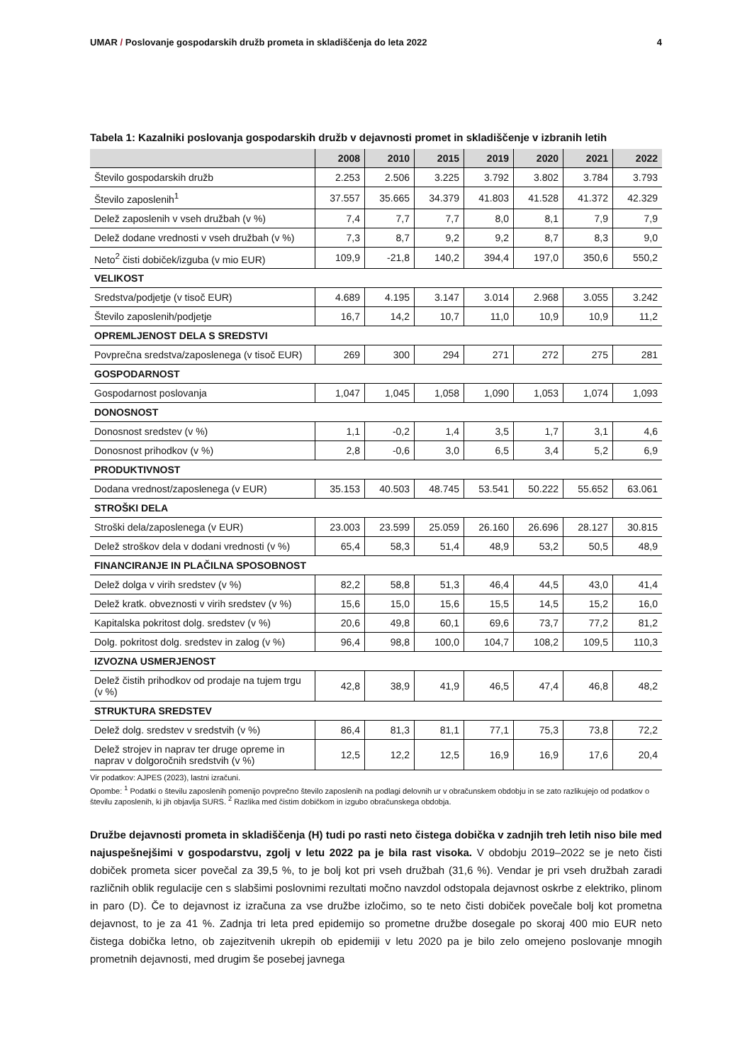UMAR / Poslovanje gospodarskih družb prometa in skladiščenja do leta 2022 4
Tabela 1: Kazalniki poslovanja gospodarskih družb v dejavnosti promet in skladiščenje v izbranih letih
| | 2008 | 2010 | 2015 | 2019 | 2020 | 2021 | 2022 |
| --- | --- | --- | --- | --- | --- | --- | --- |
| Število gospodarskih družb | 2.253 | 2.506 | 3.225 | 3.792 | 3.802 | 3.784 | 3.793 |
| Število zaposlenih<sup>1</sup> | 37.557 | 35.665 | 34.379 | 41.803 | 41.528 | 41.372 | 42.329 |
| Delež zaposlenih v vseh družbah (v %) | 7,4 | 7,7 | 7,7 | 8,0 | 8,1 | 7,9 | 7,9 |
| Delež dodane vrednosti v vseh družbah (v %) | 7,3 | 8,7 | 9,2 | 9,2 | 8,7 | 8,3 | 9,0 |
| Neto<sup>2</sup> čisti dobiček/izguba (v mio EUR) | 109,9 | -21,8 | 140,2 | 394,4 | 197,0 | 350,6 | 550,2 |
| VELIKOST | | | | | | | |
| Sredstva/podjetje (v tisoč EUR) | 4.689 | 4.195 | 3.147 | 3.014 | 2.968 | 3.055 | 3.242 |
| Število zaposlenih/podjetje | 16,7 | 14,2 | 10,7 | 11,0 | 10,9 | 10,9 | 11,2 |
| OPREMLJENOST DELA S SREDSTVI | | | | | | | |
| Povprečna sredstva/zaposlenega (v tisoč EUR) | 269 | 300 | 294 | 271 | 272 | 275 | 281 |
| GOSPODARNOST | | | | | | | |
| Gospodarnost poslovanja | 1,047 | 1,045 | 1,058 | 1,090 | 1,053 | 1,074 | 1,093 |
| DONOSNOST | | | | | | | |
| Donosnost sredstev (v %) | 1,1 | -0,2 | 1,4 | 3,5 | 1,7 | 3,1 | 4,6 |
| Donosnost prihodkov (v %) | 2,8 | -0,6 | 3,0 | 6,5 | 3,4 | 5,2 | 6,9 |
| PRODUKTIVNOST | | | | | | | |
| Dodana vrednost/zaposlenega (v EUR) | 35.153 | 40.503 | 48.745 | 53.541 | 50.222 | 55.652 | 63.061 |
| STROŠKI DELA | | | | | | | |
| Stroški dela/zaposlenega (v EUR) | 23.003 | 23.599 | 25.059 | 26.160 | 26.696 | 28.127 | 30.815 |
| Delež stroškov dela v dodani vrednosti (v %) | 65,4 | 58,3 | 51,4 | 48,9 | 53,2 | 50,5 | 48,9 |
| FINANCIRANJE IN PLAČILNA SPOSOBNOST | | | | | | | |
| Delež dolga v virih sredstev (v %) | 82,2 | 58,8 | 51,3 | 46,4 | 44,5 | 43,0 | 41,4 |
| Delež kratk. obveznosti v virih sredstev (v %) | 15,6 | 15,0 | 15,6 | 15,5 | 14,5 | 15,2 | 16,0 |
| Kapitalska pokritost dolg. sredstev (v %) | 20,6 | 49,8 | 60,1 | 69,6 | 73,7 | 77,2 | 81,2 |
| Dolg. pokritost dolg. sredstev in zalog (v %) | 96,4 | 98,8 | 100,0 | 104,7 | 108,2 | 109,5 | 110,3 |
| IZVOZNA USMERJENOST | | | | | | | |
| Delež čistih prihodkov od prodaje na tujem trgu (v %) | 42,8 | 38,9 | 41,9 | 46,5 | 47,4 | 46,8 | 48,2 |
| STRUKTURA SREDSTEV | | | | | | | |
| Delež dolg. sredstev v sredstvih (v %) | 86,4 | 81,3 | 81,1 | 77,1 | 75,3 | 73,8 | 72,2 |
| Delež strojev in naprav ter druge opreme in naprav v dolgoročnih sredstvih (v %) | 12,5 | 12,2 | 12,5 | 16,9 | 16,9 | 17,6 | 20,4 |
Vir podatkov: AJPES (2023), lastni izračuni.
Opombe: <sup>1</sup> Podatki o številu zaposlenih pomenijo povprečno število zaposlenih na podlagi delovnih ur v obračunskem obdobju in se zato razlikujejo od podatkov o številu zaposlenih, ki jih objavlja SURS. <sup>2</sup> Razlika med čistim dobičkom in izgubo obračunskega obdobja.
Družbe dejavnosti prometa in skladiščenja (H) tudi po rasti neto čistega dobička v zadnjih treh letih niso bile med najuspešnejšimi v gospodarstvu, zgolj v letu 2022 pa je bila rast visoka. V obdobju 2019–2022 se je neto čisti dobiček prometa sicer povečal za 39,5 %, to je bolj kot pri vseh družbah (31,6 %). Vendar je pri vseh družbah zaradi različnih oblik regulacije cen s slabšimi poslovnimi rezultati močno navzdol odstopala dejavnost oskrbe z elektriko, plinom in paro (D). Če to dejavnost iz izračuna za vse družbe izločimo, so te neto čisti dobiček povečale bolj kot prometna dejavnost, to je za 41 %. Zadnja tri leta pred epidemijo so prometne družbe dosegale po skoraj 400 mio EUR neto čistega dobička letno, ob zajezitvenih ukrepih ob epidemiji v letu 2020 pa je bilo zelo omejeno poslovanje mnogih prometnih dejavnosti, med drugim še posebej javnega